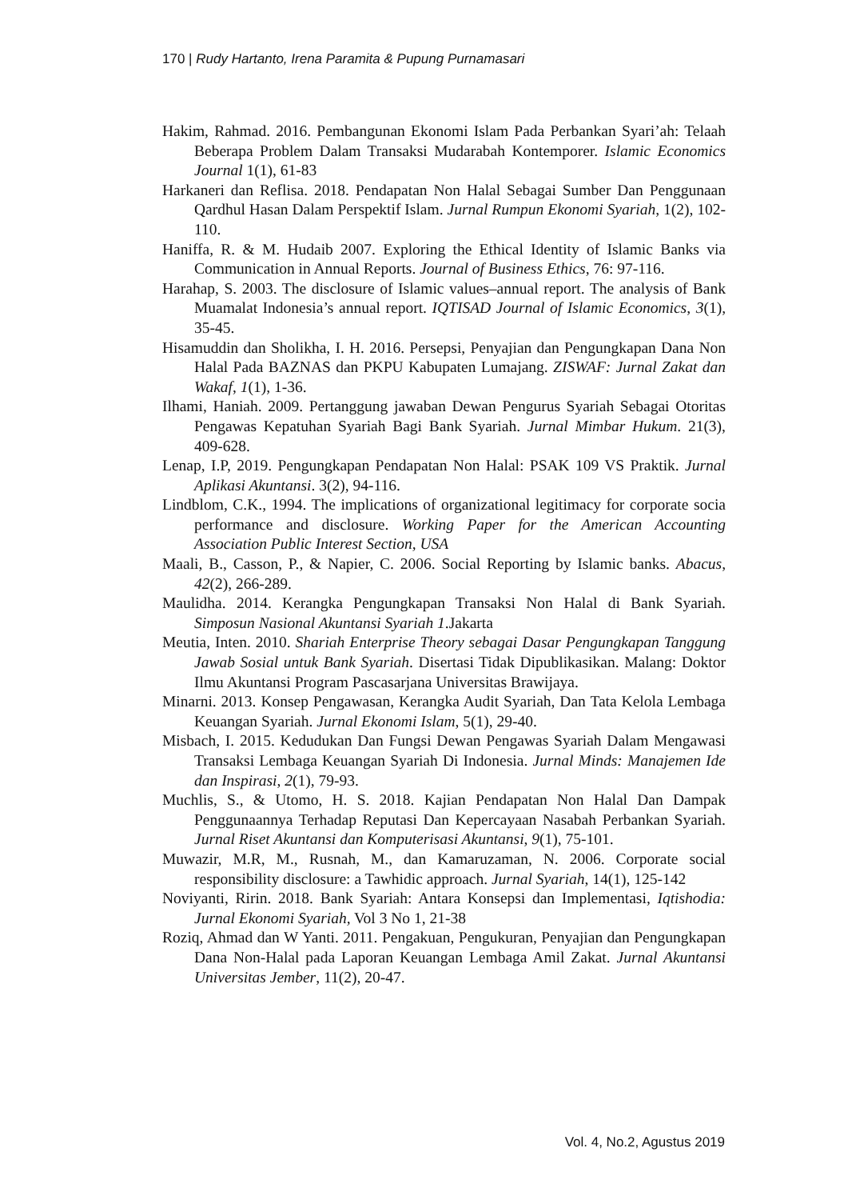170 | Rudy Hartanto, Irena Paramita & Pupung Purnamasari
Hakim, Rahmad. 2016. Pembangunan Ekonomi Islam Pada Perbankan Syari’ah: Telaah Beberapa Problem Dalam Transaksi Mudarabah Kontemporer. Islamic Economics Journal 1(1), 61-83
Harkaneri dan Reflisa. 2018. Pendapatan Non Halal Sebagai Sumber Dan Penggunaan Qardhul Hasan Dalam Perspektif Islam. Jurnal Rumpun Ekonomi Syariah, 1(2), 102-110.
Haniffa, R. & M. Hudaib 2007. Exploring the Ethical Identity of Islamic Banks via Communication in Annual Reports. Journal of Business Ethics, 76: 97-116.
Harahap, S. 2003. The disclosure of Islamic values–annual report. The analysis of Bank Muamalat Indonesia’s annual report. IQTISAD Journal of Islamic Economics, 3(1), 35-45.
Hisamuddin dan Sholikha, I. H. 2016. Persepsi, Penyajian dan Pengungkapan Dana Non Halal Pada BAZNAS dan PKPU Kabupaten Lumajang. ZISWAF: Jurnal Zakat dan Wakaf, 1(1), 1-36.
Ilhami, Haniah. 2009. Pertanggung jawaban Dewan Pengurus Syariah Sebagai Otoritas Pengawas Kepatuhan Syariah Bagi Bank Syariah. Jurnal Mimbar Hukum. 21(3), 409-628.
Lenap, I.P, 2019. Pengungkapan Pendapatan Non Halal: PSAK 109 VS Praktik. Jurnal Aplikasi Akuntansi. 3(2), 94-116.
Lindblom, C.K., 1994. The implications of organizational legitimacy for corporate socia performance and disclosure. Working Paper for the American Accounting Association Public Interest Section, USA
Maali, B., Casson, P., & Napier, C. 2006. Social Reporting by Islamic banks. Abacus, 42(2), 266-289.
Maulidha. 2014. Kerangka Pengungkapan Transaksi Non Halal di Bank Syariah. Simposun Nasional Akuntansi Syariah 1.Jakarta
Meutia, Inten. 2010. Shariah Enterprise Theory sebagai Dasar Pengungkapan Tanggung Jawab Sosial untuk Bank Syariah. Disertasi Tidak Dipublikasikan. Malang: Doktor Ilmu Akuntansi Program Pascasarjana Universitas Brawijaya.
Minarni. 2013. Konsep Pengawasan, Kerangka Audit Syariah, Dan Tata Kelola Lembaga Keuangan Syariah. Jurnal Ekonomi Islam, 5(1), 29-40.
Misbach, I. 2015. Kedudukan Dan Fungsi Dewan Pengawas Syariah Dalam Mengawasi Transaksi Lembaga Keuangan Syariah Di Indonesia. Jurnal Minds: Manajemen Ide dan Inspirasi, 2(1), 79-93.
Muchlis, S., & Utomo, H. S. 2018. Kajian Pendapatan Non Halal Dan Dampak Penggunaannya Terhadap Reputasi Dan Kepercayaan Nasabah Perbankan Syariah. Jurnal Riset Akuntansi dan Komputerisasi Akuntansi, 9(1), 75-101.
Muwazir, M.R, M., Rusnah, M., dan Kamaruzaman, N. 2006. Corporate social responsibility disclosure: a Tawhidic approach. Jurnal Syariah, 14(1), 125-142
Noviyanti, Ririn. 2018. Bank Syariah: Antara Konsepsi dan Implementasi, Iqtishodia: Jurnal Ekonomi Syariah, Vol 3 No 1, 21-38
Roziq, Ahmad dan W Yanti. 2011. Pengakuan, Pengukuran, Penyajian dan Pengungkapan Dana Non-Halal pada Laporan Keuangan Lembaga Amil Zakat. Jurnal Akuntansi Universitas Jember, 11(2), 20-47.
Vol. 4, No.2, Agustus 2019